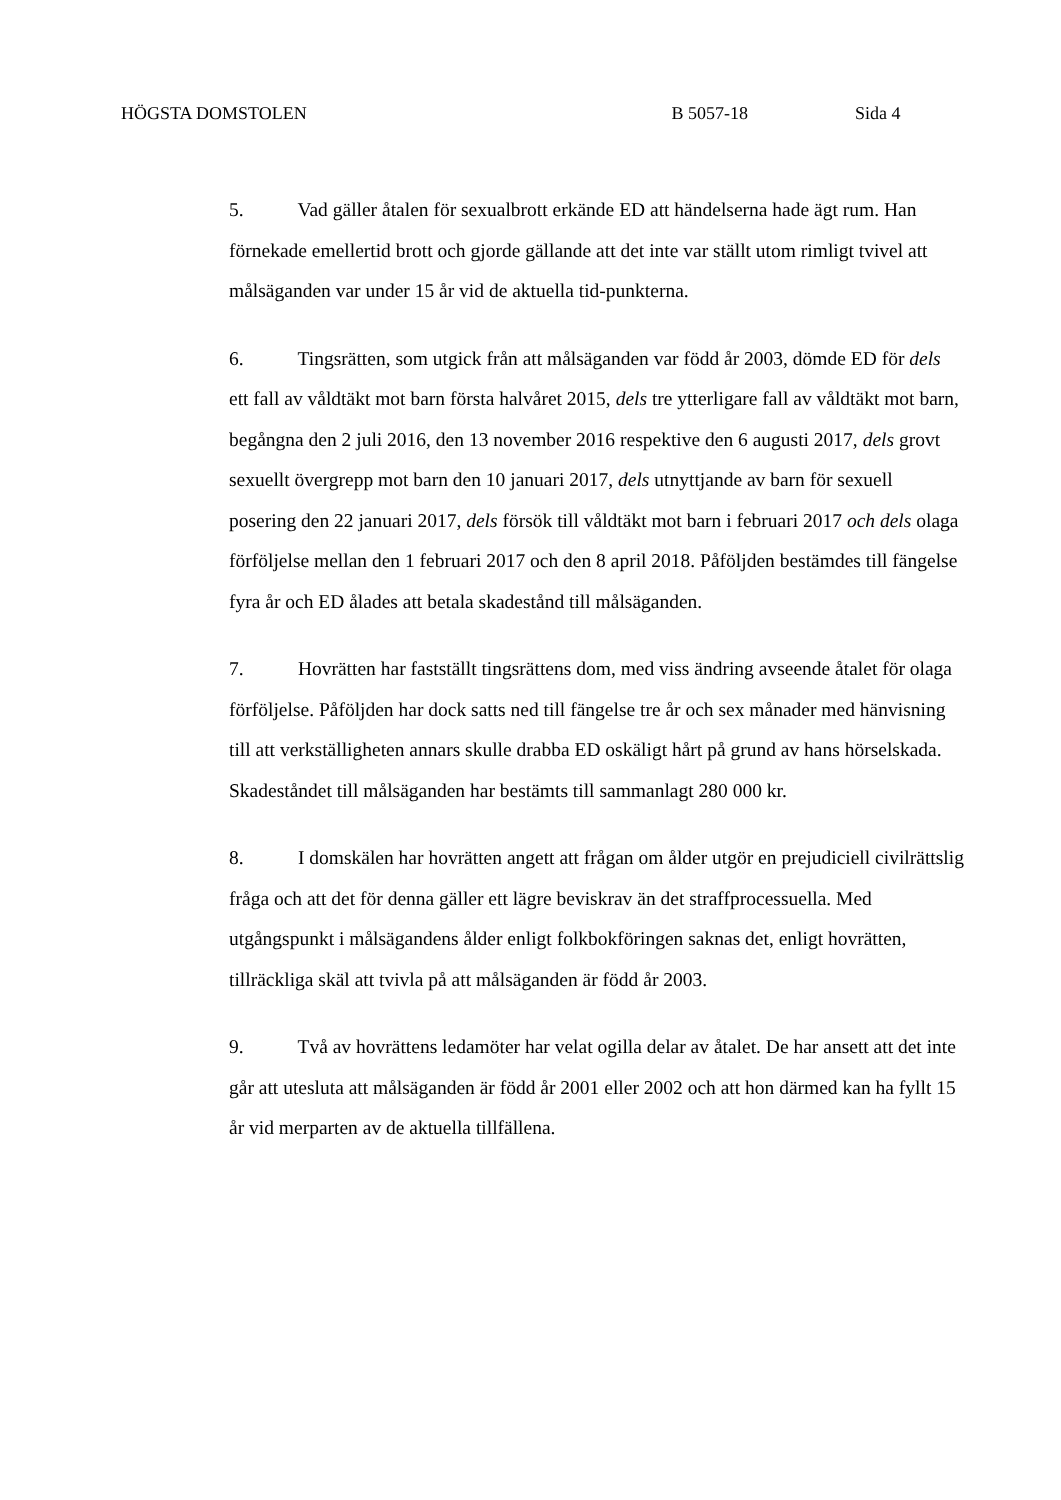HÖGSTA DOMSTOLEN B 5057-18 Sida 4
5. Vad gäller åtalen för sexualbrott erkände ED att händelserna hade ägt rum. Han förnekade emellertid brott och gjorde gällande att det inte var ställt utom rimligt tvivel att målsäganden var under 15 år vid de aktuella tid-punkterna.
6. Tingsrätten, som utgick från att målsäganden var född år 2003, dömde ED för dels ett fall av våldtäkt mot barn första halvåret 2015, dels tre ytterligare fall av våldtäkt mot barn, begångna den 2 juli 2016, den 13 november 2016 respektive den 6 augusti 2017, dels grovt sexuellt övergrepp mot barn den 10 januari 2017, dels utnyttjande av barn för sexuell posering den 22 januari 2017, dels försök till våldtäkt mot barn i februari 2017 och dels olaga förföljelse mellan den 1 februari 2017 och den 8 april 2018. Påföljden bestämdes till fängelse fyra år och ED ålades att betala skadestånd till målsäganden.
7. Hovrätten har fastställt tingsrättens dom, med viss ändring avseende åtalet för olaga förföljelse. Påföljden har dock satts ned till fängelse tre år och sex månader med hänvisning till att verkställigheten annars skulle drabba ED oskäligt hårt på grund av hans hörselskada. Skadeståndet till målsäganden har bestämts till sammanlagt 280 000 kr.
8. I domskälen har hovrätten angett att frågan om ålder utgör en prejudiciell civilrättslig fråga och att det för denna gäller ett lägre beviskrav än det straffprocessuella. Med utgångspunkt i målsägandens ålder enligt folkbokföringen saknas det, enligt hovrätten, tillräckliga skäl att tvivla på att målsäganden är född år 2003.
9. Två av hovrättens ledamöter har velat ogilla delar av åtalet. De har ansett att det inte går att utesluta att målsäganden är född år 2001 eller 2002 och att hon därmed kan ha fyllt 15 år vid merparten av de aktuella tillfällena.